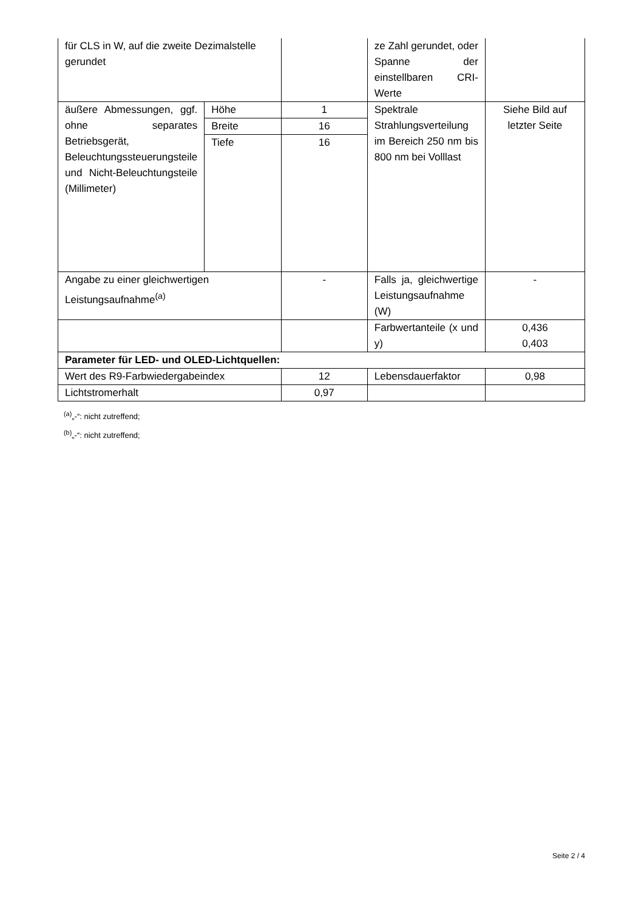| für CLS in W, auf die zweite Dezimalstelle gerundet | | | ze Zahl gerundet, oder Spanne der einstellbaren CRI-Werte | |
| äußere Abmessungen, ggf. ohne separates Betriebsgerät, Beleuchtungssteuerungsteile und Nicht-Beleuchtungsteile (Millimeter) | Höhe | 1 | Spektrale Strahlungsverteilung im Bereich 250 nm bis 800 nm bei Volllast | Siehe Bild auf letzter Seite |
| | Breite | 16 | | |
| | Tiefe | 16 | | |
| Angabe zu einer gleichwertigen Leistungsaufnahme<sup>(a)</sup> | | - | Falls ja, gleichwertige Leistungsaufnahme (W) | - |
| | | | Farbwertanteile (x und y) | 0,436 0,403 |
| Parameter für LED- und OLED-Lichtquellen: | | | | |
| Wert des R9-Farbwiedergabeindex | | 12 | Lebensdauerfaktor | 0,98 |
| Lichtstromerhalt | | 0,97 | | |
<sup>(a)</sup>„-“: nicht zutreffend;
<sup>(b)</sup>„-“: nicht zutreffend;
Seite 2 / 4